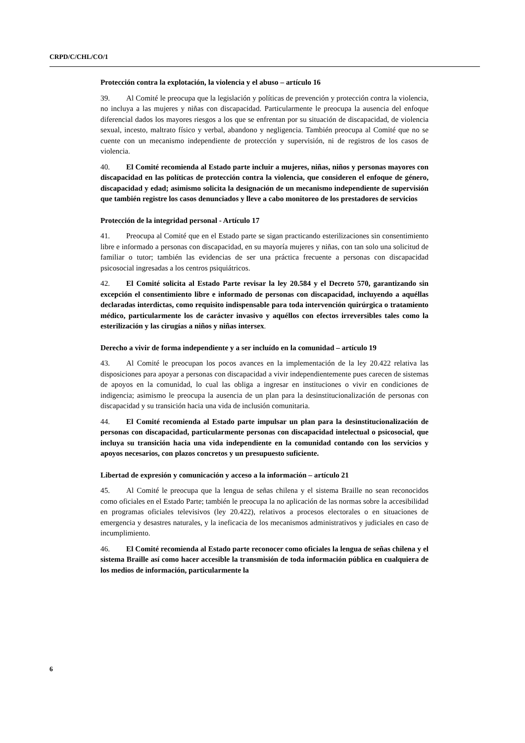CRPD/C/CHL/CO/1
Protección contra la explotación, la violencia y el abuso – artículo 16
39. Al Comité le preocupa que la legislación y políticas de prevención y protección contra la violencia, no incluya a las mujeres y niñas con discapacidad. Particularmente le preocupa la ausencia del enfoque diferencial dados los mayores riesgos a los que se enfrentan por su situación de discapacidad, de violencia sexual, incesto, maltrato físico y verbal, abandono y negligencia. También preocupa al Comité que no se cuente con un mecanismo independiente de protección y supervisión, ni de registros de los casos de violencia.
40. El Comité recomienda al Estado parte incluir a mujeres, niñas, niños y personas mayores con discapacidad en las políticas de protección contra la violencia, que consideren el enfoque de género, discapacidad y edad; asimismo solicita la designación de un mecanismo independiente de supervisión que también registre los casos denunciados y lleve a cabo monitoreo de los prestadores de servicios
Protección de la integridad personal - Artículo 17
41. Preocupa al Comité que en el Estado parte se sigan practicando esterilizaciones sin consentimiento libre e informado a personas con discapacidad, en su mayoría mujeres y niñas, con tan solo una solicitud de familiar o tutor; también las evidencias de ser una práctica frecuente a personas con discapacidad psicosocial ingresadas a los centros psiquiátricos.
42. El Comité solicita al Estado Parte revisar la ley 20.584 y el Decreto 570, garantizando sin excepción el consentimiento libre e informado de personas con discapacidad, incluyendo a aquéllas declaradas interdictas, como requisito indispensable para toda intervención quirúrgica o tratamiento médico, particularmente los de carácter invasivo y aquéllos con efectos irreversibles tales como la esterilización y las cirugías a niños y niñas intersex.
Derecho a vivir de forma independiente y a ser incluído en la comunidad – artículo 19
43. Al Comité le preocupan los pocos avances en la implementación de la ley 20.422 relativa las disposiciones para apoyar a personas con discapacidad a vivir independientemente pues carecen de sistemas de apoyos en la comunidad, lo cual las obliga a ingresar en instituciones o vivir en condiciones de indigencia; asimismo le preocupa la ausencia de un plan para la desinstitucionalización de personas con discapacidad y su transición hacia una vida de inclusión comunitaria.
44. El Comité recomienda al Estado parte impulsar un plan para la desinstitucionalización de personas con discapacidad, particularmente personas con discapacidad intelectual o psicosocial, que incluya su transición hacia una vida independiente en la comunidad contando con los servicios y apoyos necesarios, con plazos concretos y un presupuesto suficiente.
Libertad de expresión y comunicación y acceso a la información – artículo 21
45. Al Comité le preocupa que la lengua de señas chilena y el sistema Braille no sean reconocidos como oficiales en el Estado Parte; también le preocupa la no aplicación de las normas sobre la accesibilidad en programas oficiales televisivos (ley 20.422), relativos a procesos electorales o en situaciones de emergencia y desastres naturales, y la ineficacia de los mecanismos administrativos y judiciales en caso de incumplimiento.
46. El Comité recomienda al Estado parte reconocer como oficiales la lengua de señas chilena y el sistema Braille así como hacer accesible la transmisión de toda información pública en cualquiera de los medios de información, particularmente la
6